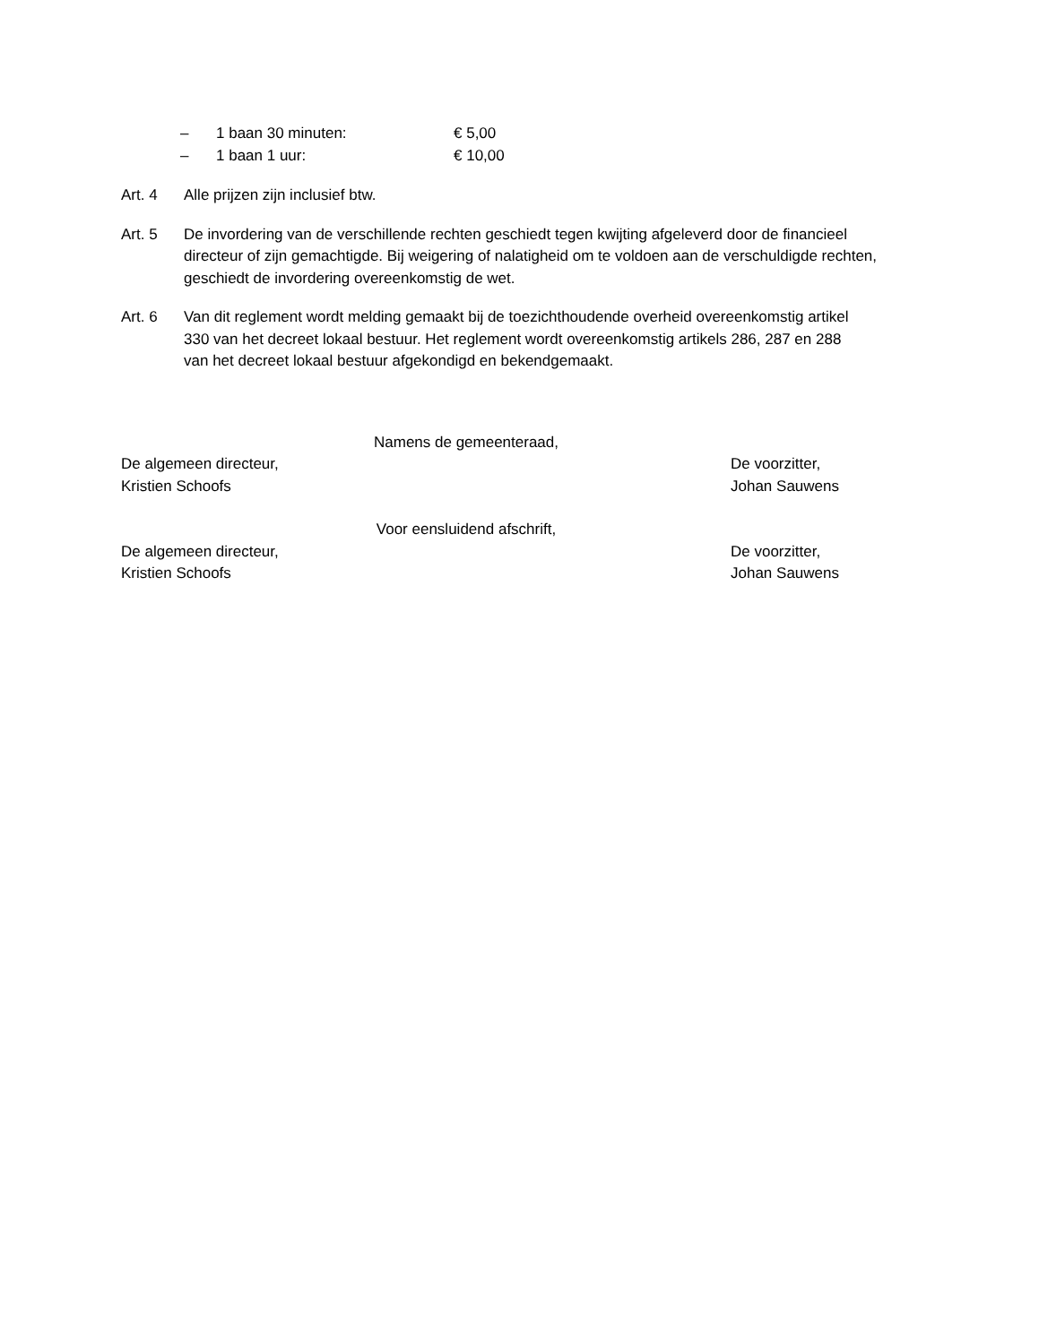– 1 baan 30 minuten: € 5,00
– 1 baan 1 uur: € 10,00
Art. 4 Alle prijzen zijn inclusief btw.
Art. 5 De invordering van de verschillende rechten geschiedt tegen kwijting afgeleverd door de financieel directeur of zijn gemachtigde. Bij weigering of nalatigheid om te voldoen aan de verschuldigde rechten, geschiedt de invordering overeenkomstig de wet.
Art. 6 Van dit reglement wordt melding gemaakt bij de toezichthoudende overheid overeenkomstig artikel 330 van het decreet lokaal bestuur. Het reglement wordt overeenkomstig artikels 286, 287 en 288 van het decreet lokaal bestuur afgekondigd en bekendgemaakt.
Namens de gemeenteraad,
De algemeen directeur,
Kristien Schoofs De voorzitter,
Johan Sauwens
Voor eensluidend afschrift,
De algemeen directeur,
Kristien Schoofs De voorzitter,
Johan Sauwens